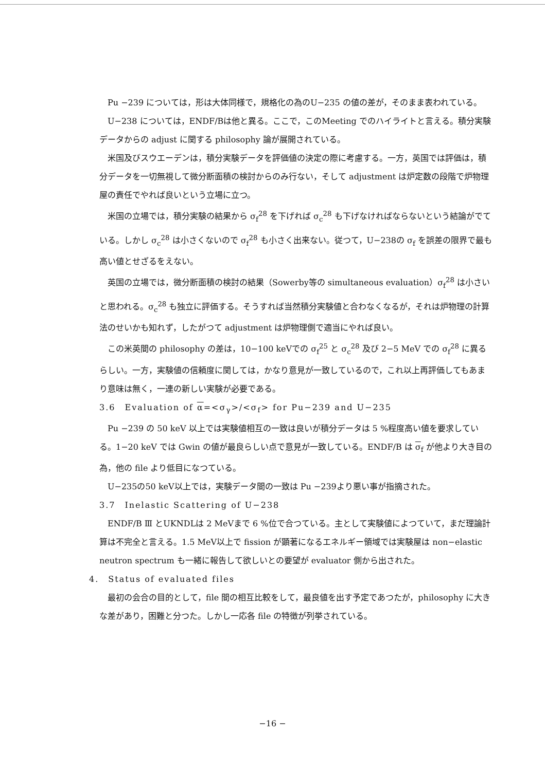Pu −239 については，形は大体同様で，規格化の為のU−235 の値の差が，そのまま表われている。
U−238 については，ENDF/Bは他と異る。ここで，このMeeting でのハイライトと言える。積分実験データからの adjust に関する philosophy 論が展開されている。
米国及びスウエーデンは，積分実験データを評価値の決定の際に考慮する。一方，英国では評価は，積分データを一切無視して微分断面積の検討からのみ行ない，そして adjustment は炉定数の段階で炉物理屋の責任でやれば良いという立場に立つ。
米国の立場では，積分実験の結果から σ<sub>f</sub><sup>28</sup> を下げれば σ<sub>c</sub><sup>28</sup> も下げなければならないという結論がでている。しかし σ<sub>c</sub><sup>28</sup> は小さくないので σ<sub>f</sub><sup>28</sup> も小さく出来ない。従つて，U−238の σ<sub>f</sub> を誤差の限界で最も高い値とせざるをえない。
英国の立場では，微分断面積の検討の結果（Sowerby等の simultaneous evaluation）σ<sub>f</sub><sup>28</sup> は小さいと思われる。σ<sub>c</sub><sup>28</sup> も独立に評価する。そうすれば当然積分実験値と合わなくなるが，それは炉物理の計算法のせいかも知れず，したがつて adjustment は炉物理側で適当にやれば良い。
この米英間の philosophy の差は，10−100 keVでの σ<sub>f</sub><sup>25</sup> と σ<sub>c</sub><sup>28</sup> 及び 2−5 MeV での σ<sub>f</sub><sup>28</sup> に異るらしい。一方，実験値の信頼度に関しては，かなり意見が一致しているので，これ以上再評価してもあまり意味は無く，一連の新しい実験が必要である。
3.6　Evaluation of α=<σ<sub>γ</sub>>/<σ<sub>f</sub>> for Pu−239 and U−235
Pu −239 の 50 keV 以上では実験値相互の一致は良いが積分データは 5 %程度高い値を要求している。1−20 keV では Gwin の値が最良らしい点で意見が一致している。ENDF/B は σ<sub>f</sub> が他より大き目の為，他の file より低目になつている。
U−235の50 keV以上では，実験データ間の一致は Pu −239より悪い事が指摘された。
3.7　Inelastic Scattering of U−238
ENDF/B Ⅲ とUKNDLは 2 MeVまで 6 %位で合つている。主として実験値によつていて，まだ理論計算は不完全と言える。1.5 MeV以上で fission が顕著になるエネルギー領域では実験屋は non−elastic neutron spectrum も一緒に報告して欲しいとの要望が evaluator 側から出された。
4.　Status of evaluated files
最初の会合の目的として，file 間の相互比較をして，最良値を出す予定であつたが，philosophy に大きな差があり，困難と分つた。しかし一応各 file の特徴が列挙されている。
−16 −